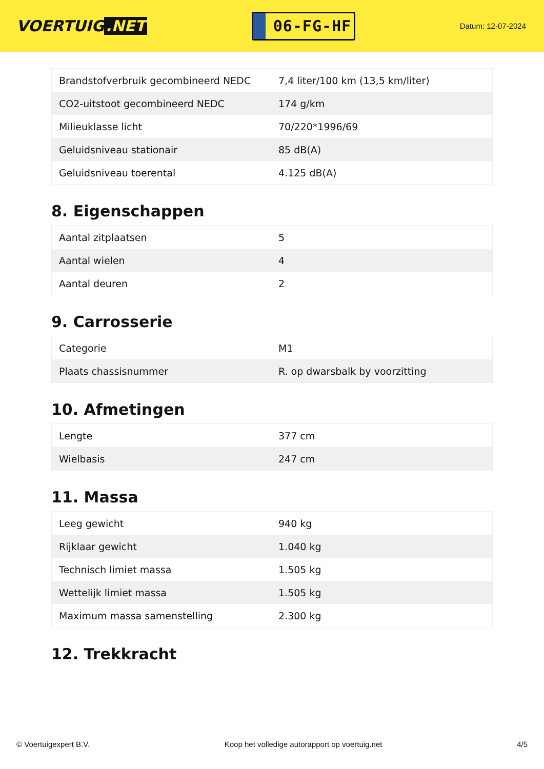VOERTUIG.NET
06-FG-HF
Datum: 12-07-2024
| Brandstofverbruik gecombineerd NEDC | 7,4 liter/100 km (13,5 km/liter) |
| CO2-uitstoot gecombineerd NEDC | 174 g/km |
| Milieuklasse licht | 70/220*1996/69 |
| Geluidsniveau stationair | 85 dB(A) |
| Geluidsniveau toerental | 4.125 dB(A) |
8. Eigenschappen
| Aantal zitplaatsen | 5 |
| Aantal wielen | 4 |
| Aantal deuren | 2 |
9. Carrosserie
| Categorie | M1 |
| Plaats chassisnummer | R. op dwarsbalk by voorzitting |
10. Afmetingen
| Lengte | 377 cm |
| Wielbasis | 247 cm |
11. Massa
| Leeg gewicht | 940 kg |
| Rijklaar gewicht | 1.040 kg |
| Technisch limiet massa | 1.505 kg |
| Wettelijk limiet massa | 1.505 kg |
| Maximum massa samenstelling | 2.300 kg |
12. Trekkracht
© Voertuigexpert B.V. Koop het volledige autorapport op voertuig.net 4/5